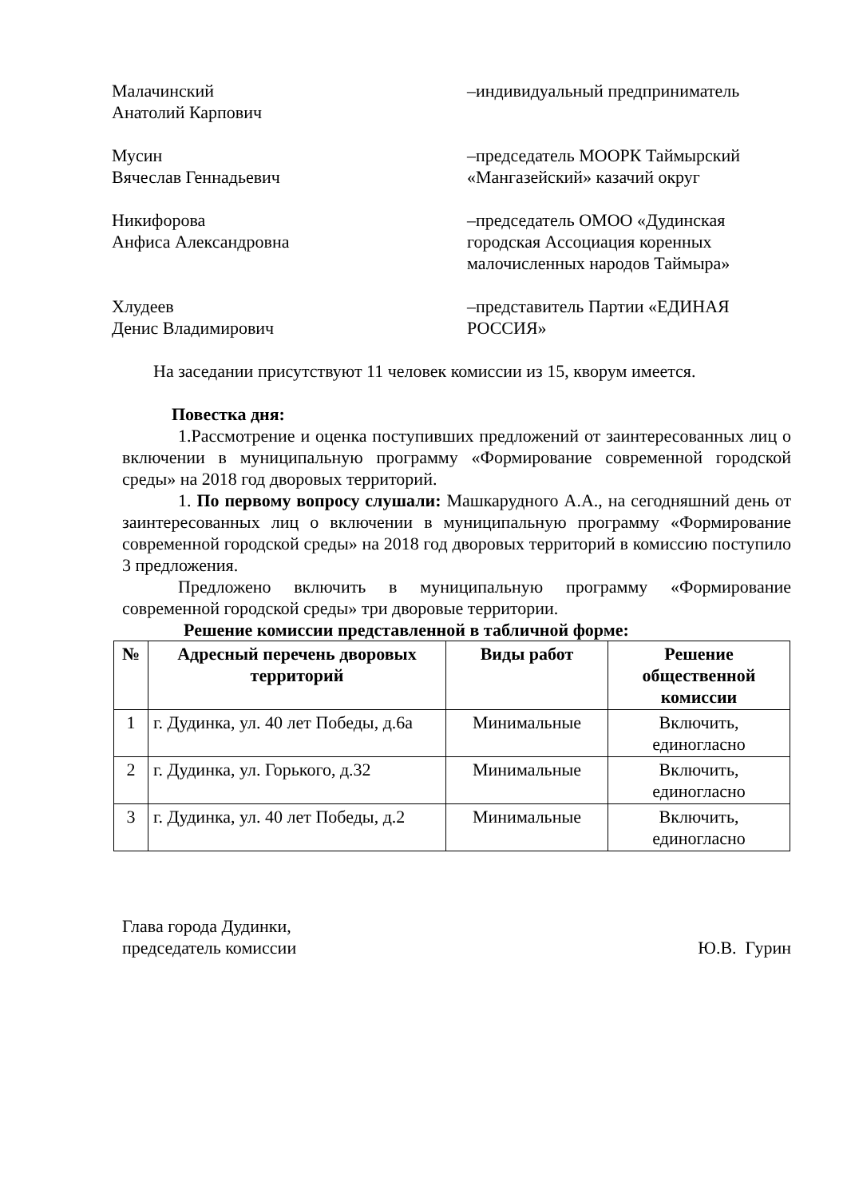Малачинский
Анатолий Карпович
–индивидуальный предприниматель
Мусин
Вячеслав Геннадьевич
–председатель МООРК Таймырский «Мангазейский» казачий округ
Никифорова
Анфиса Александровна
–председатель ОМОО «Дудинская городская Ассоциация коренных малочисленных народов Таймыра»
Хлудеев
Денис Владимирович
–представитель Партии «ЕДИНАЯ РОССИЯ»
На заседании присутствуют 11 человек комиссии из 15, кворум имеется.
Повестка дня:
1.Рассмотрение и оценка поступивших предложений от заинтересованных лиц о включении в муниципальную программу «Формирование современной городской среды» на 2018 год дворовых территорий.
1. По первому вопросу слушали: Машкарудного А.А., на сегодняшний день от заинтересованных лиц о включении в муниципальную программу «Формирование современной городской среды» на 2018 год дворовых территорий в комиссию поступило 3 предложения.
Предложено включить в муниципальную программу «Формирование современной городской среды» три дворовые территории.
Решение комиссии представленной в табличной форме:
| № | Адресный перечень дворовых территорий | Виды работ | Решение общественной комиссии |
| --- | --- | --- | --- |
| 1 | г. Дудинка, ул. 40 лет Победы, д.6а | Минимальные | Включить, единогласно |
| 2 | г. Дудинка, ул. Горького, д.32 | Минимальные | Включить, единогласно |
| 3 | г. Дудинка, ул. 40 лет Победы, д.2 | Минимальные | Включить, единогласно |
Глава города Дудинки,
председатель комиссии
Ю.В. Гурин